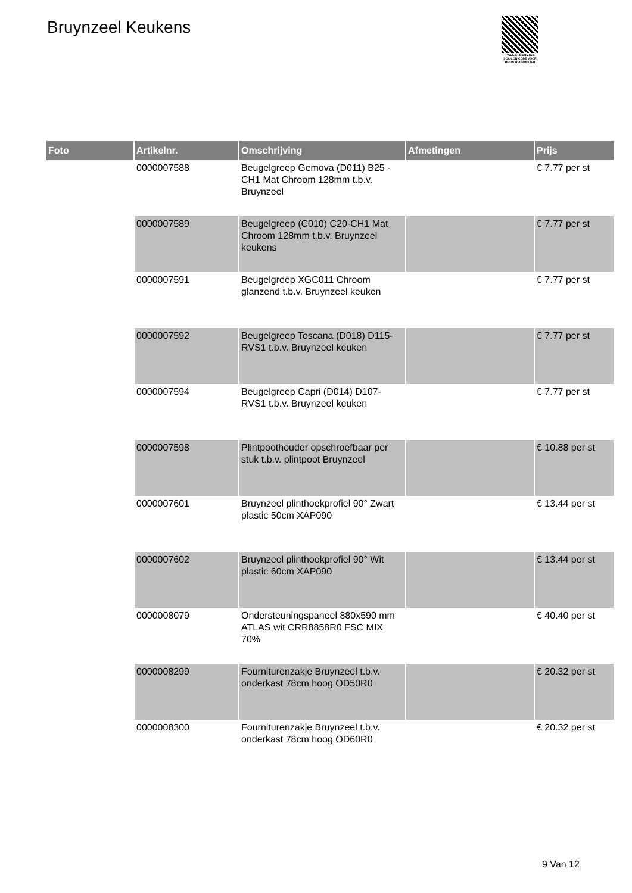Bruynzeel Keukens
PALLETSERVICE
SCAN QR-CODE VOOR RETOURFORMULIER
| Foto | Artikelnr. | Omschrijving | Afmetingen | Prijs |
| --- | --- | --- | --- | --- |
| | 0000007588 | Beugelgreep Gemova (D011) B25 -CH1 Mat Chroom 128mm t.b.v. Bruynzeel | | € 7.77 per st |
| | 0000007589 | Beugelgreep (C010) C20-CH1 Mat Chroom 128mm t.b.v. Bruynzeel keukens | | € 7.77 per st |
| | 0000007591 | Beugelgreep XGC011 Chroom glanzend t.b.v. Bruynzeel keuken | | € 7.77 per st |
| | 0000007592 | Beugelgreep Toscana (D018) D115-RVS1 t.b.v. Bruynzeel keuken | | € 7.77 per st |
| | 0000007594 | Beugelgreep Capri (D014) D107-RVS1 t.b.v. Bruynzeel keuken | | € 7.77 per st |
| | 0000007598 | Plintpoothouder opschroefbaar per stuk t.b.v. plintpoot Bruynzeel | | € 10.88 per st |
| | 0000007601 | Bruynzeel plinthoekprofiel 90° Zwart plastic 50cm XAP090 | | € 13.44 per st |
| | 0000007602 | Bruynzeel plinthoekprofiel 90° Wit plastic 60cm XAP090 | | € 13.44 per st |
| | 0000008079 | Ondersteuningspaneel 880x590 mm ATLAS wit CRR8858R0 FSC MIX 70% | | € 40.40 per st |
| | 0000008299 | Fourniturenzakje Bruynzeel t.b.v. onderkast 78cm hoog OD50R0 | | € 20.32 per st |
| | 0000008300 | Fourniturenzakje Bruynzeel t.b.v. onderkast 78cm hoog OD60R0 | | € 20.32 per st |
9 Van 12